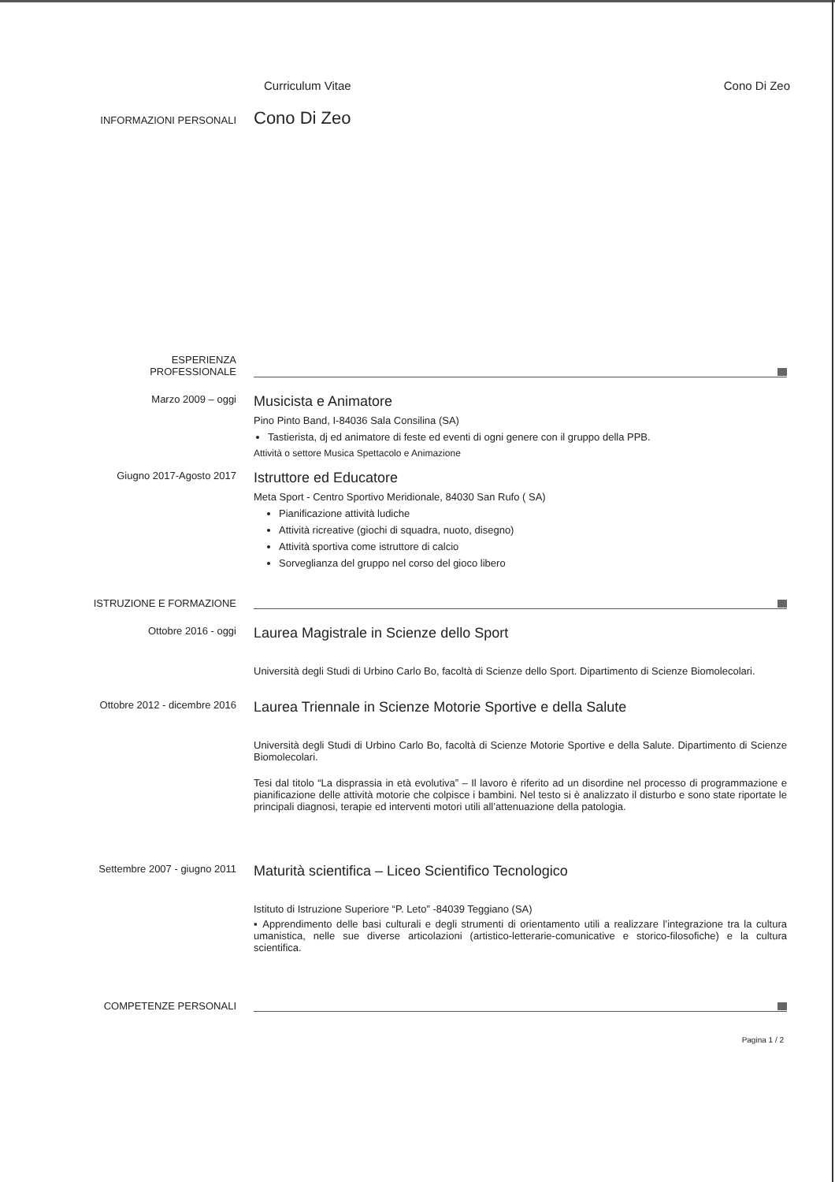Curriculum Vitae Cono Di Zeo
INFORMAZIONI PERSONALI
Cono Di Zeo
ESPERIENZA
PROFESSIONALE
Marzo 2009 – oggi
Musicista e Animatore
Pino Pinto Band, I-84036 Sala Consilina (SA)
Tastierista, dj ed animatore di feste ed eventi di ogni genere con il gruppo della PPB.
Attività o settore Musica Spettacolo e Animazione
Giugno 2017-Agosto 2017
Istruttore ed Educatore
Meta Sport - Centro Sportivo Meridionale, 84030 San Rufo ( SA)
Pianificazione attività ludiche
Attività ricreative (giochi di squadra, nuoto, disegno)
Attività sportiva come istruttore di calcio
Sorveglianza del gruppo nel corso del gioco libero
ISTRUZIONE E FORMAZIONE
Ottobre 2016 - oggi
Laurea Magistrale in Scienze dello Sport
Università degli Studi di Urbino Carlo Bo, facoltà di Scienze dello Sport. Dipartimento di Scienze Biomolecolari.
Ottobre 2012 - dicembre 2016
Laurea Triennale in Scienze Motorie Sportive e della Salute
Università degli Studi di Urbino Carlo Bo, facoltà di Scienze Motorie Sportive e della Salute. Dipartimento di Scienze Biomolecolari.
Tesi dal titolo “La disprassia in età evolutiva” – Il lavoro è riferito ad un disordine nel processo di programmazione e pianificazione delle attività motorie che colpisce i bambini. Nel testo si è analizzato il disturbo e sono state riportate le principali diagnosi, terapie ed interventi motori utili all’attenuazione della patologia.
Settembre 2007 - giugno 2011
Maturità scientifica – Liceo Scientifico Tecnologico
Istituto di Istruzione Superiore “P. Leto” -84039 Teggiano (SA)
▪ Apprendimento delle basi culturali e degli strumenti di orientamento utili a realizzare l’integrazione tra la cultura umanistica, nelle sue diverse articolazioni (artistico-letterarie-comunicative e storico-filosofiche) e la cultura scientifica.
COMPETENZE PERSONALI
Pagina 1 / 2